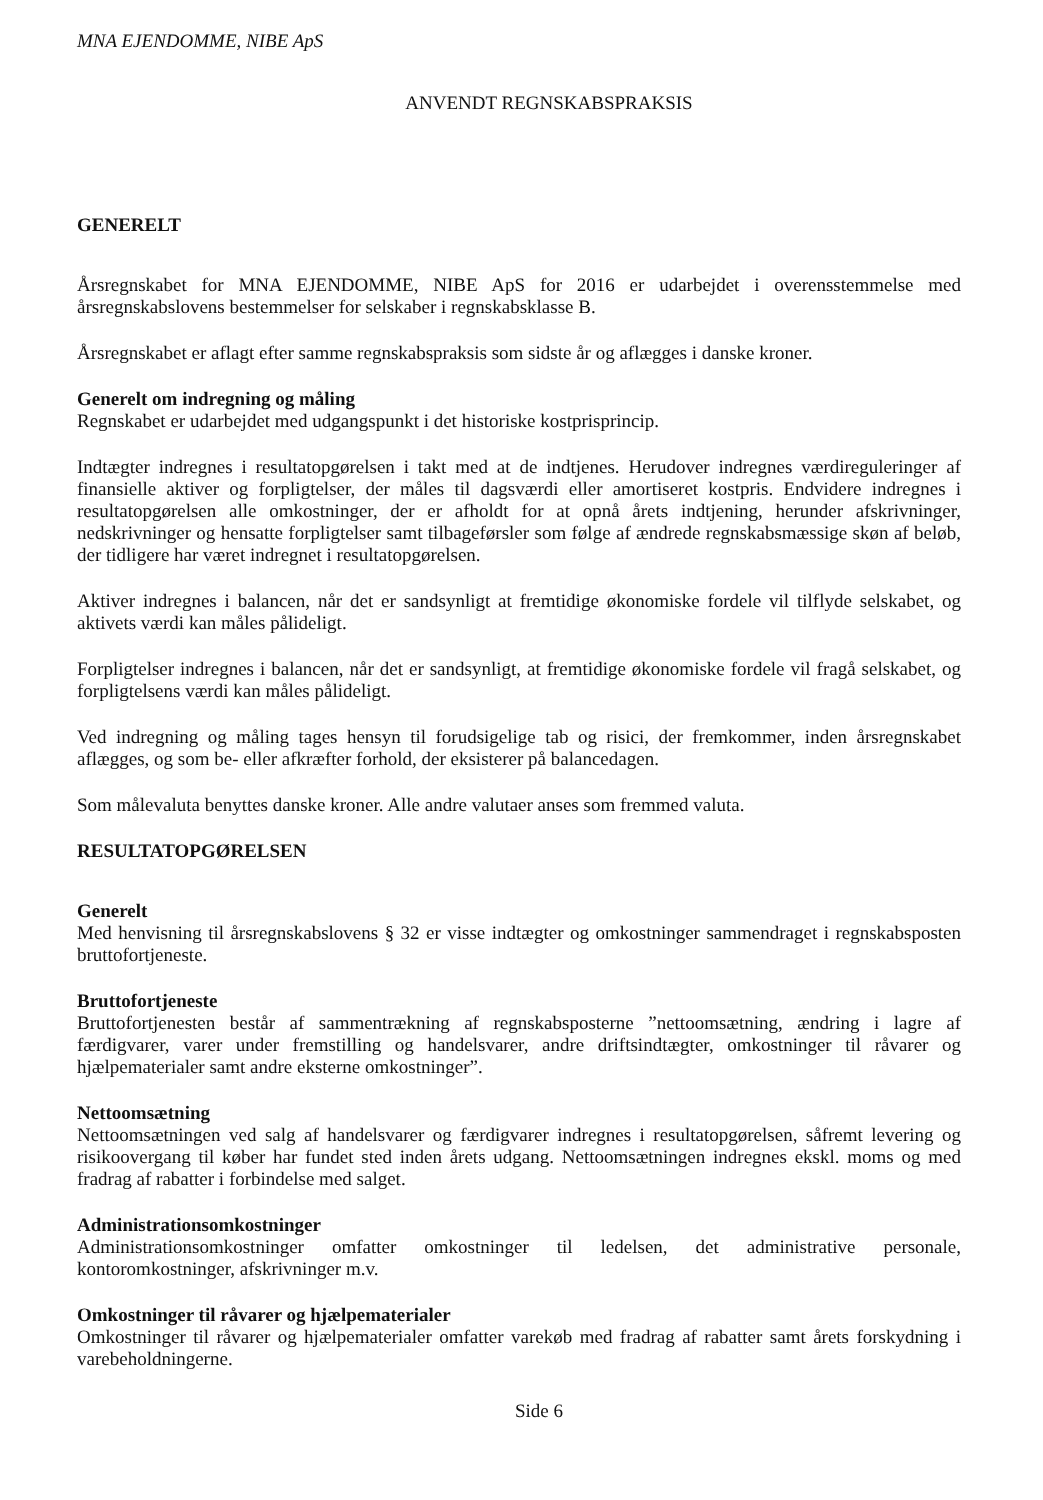MNA EJENDOMME, NIBE ApS
ANVENDT REGNSKABSPRAKSIS
GENERELT
Årsregnskabet for MNA EJENDOMME, NIBE ApS for 2016 er udarbejdet i overensstemmelse med årsregnskabslovens bestemmelser for selskaber i regnskabsklasse B.
Årsregnskabet er aflagt efter samme regnskabspraksis som sidste år og aflægges i danske kroner.
Generelt om indregning og måling
Regnskabet er udarbejdet med udgangspunkt i det historiske kostprisprincip.
Indtægter indregnes i resultatopgørelsen i takt med at de indtjenes. Herudover indregnes værdireguleringer af finansielle aktiver og forpligtelser, der måles til dagsværdi eller amortiseret kostpris. Endvidere indregnes i resultatopgørelsen alle omkostninger, der er afholdt for at opnå årets indtjening, herunder afskrivninger, nedskrivninger og hensatte forpligtelser samt tilbageførsler som følge af ændrede regnskabsmæssige skøn af beløb, der tidligere har været indregnet i resultatopgørelsen.
Aktiver indregnes i balancen, når det er sandsynligt at fremtidige økonomiske fordele vil tilflyde selskabet, og aktivets værdi kan måles pålideligt.
Forpligtelser indregnes i balancen, når det er sandsynligt, at fremtidige økonomiske fordele vil fragå selskabet, og forpligtelsens værdi kan måles pålideligt.
Ved indregning og måling tages hensyn til forudsigelige tab og risici, der fremkommer, inden årsregnskabet aflægges, og som be- eller afkræfter forhold, der eksisterer på balancedagen.
Som målevaluta benyttes danske kroner. Alle andre valutaer anses som fremmed valuta.
RESULTATOPGØRELSEN
Generelt
Med henvisning til årsregnskabslovens § 32 er visse indtægter og omkostninger sammendraget i regnskabsposten bruttofortjeneste.
Bruttofortjeneste
Bruttofortjenesten består af sammentrækning af regnskabsposterne ”nettoomsætning, ændring i lagre af færdigvarer, varer under fremstilling og handelsvarer, andre driftsindtægter, omkostninger til råvarer og hjælpematerialer samt andre eksterne omkostninger”.
Nettoomsætning
Nettoomsætningen ved salg af handelsvarer og færdigvarer indregnes i resultatopgørelsen, såfremt levering og risikoovergang til køber har fundet sted inden årets udgang. Nettoomsætningen indregnes ekskl. moms og med fradrag af rabatter i forbindelse med salget.
Administrationsomkostninger
Administrationsomkostninger omfatter omkostninger til ledelsen, det administrative personale, kontoromkostninger, afskrivninger m.v.
Omkostninger til råvarer og hjælpematerialer
Omkostninger til råvarer og hjælpematerialer omfatter varekøb med fradrag af rabatter samt årets forskydning i varebeholdningerne.
Side 6